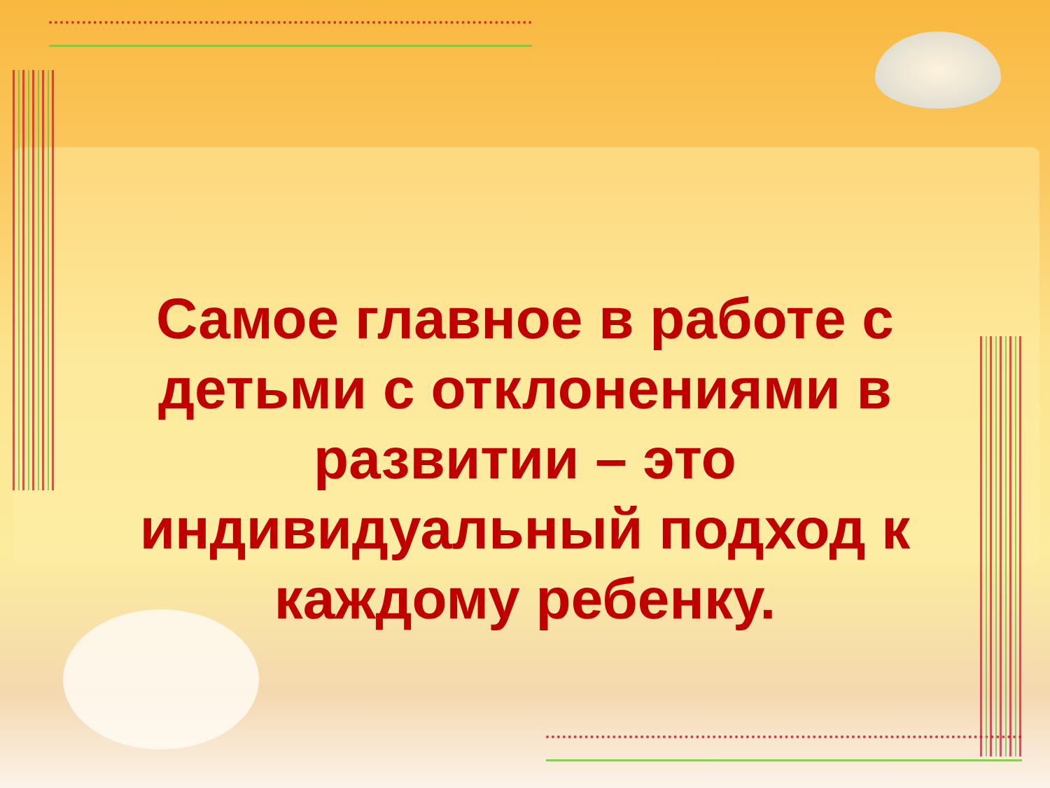Самое главное в работе с детьми с отклонениями в развитии – это индивидуальный подход к каждому ребенку.